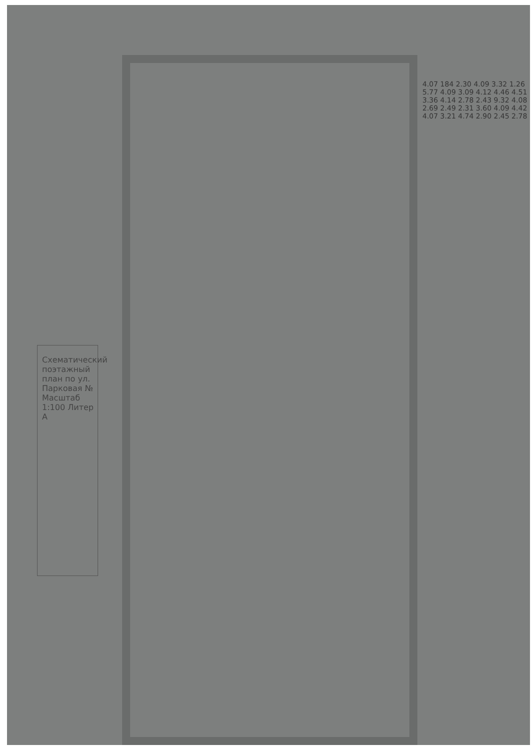Схематический поэтажный план по ул. Парковая № Масштаб 1:100 Литер А
4.07 184 2.30 4.09 3.32 1.26 5.77 4.09 3.09 4.12 4.46 4.51 3.36 4.14 2.78 2.43 9.32 4.08 2.69 2.49 2.31 3.60 4.09 4.42 4.07 3.21 4.74 2.90 2.45 2.78